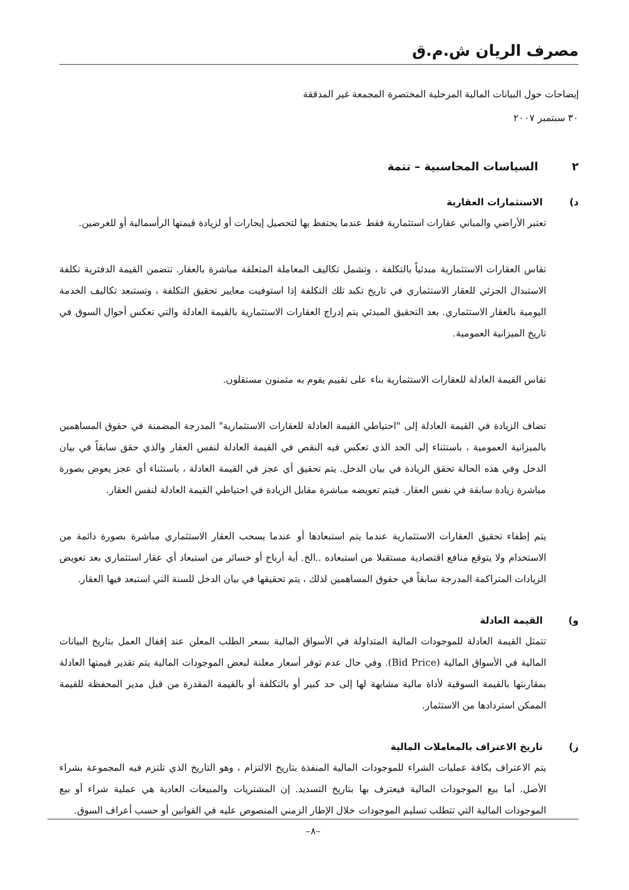مصرف الريان ش.م.ق
إيضاحات حول البيانات المالية المرحلية المختصرة المجمعة غير المدققة
٣٠ سبتمبر ٢٠٠٧
٢ السياسات المحاسبية – تتمة
د) الاستثمارات العقارية
تعتبر الأراضي والمباني عقارات استثمارية فقط عندما يحتفظ بها لتحصيل إيجارات أو لزيادة قيمتها الرأسمالية أو للغرضين.
تقاس العقارات الاستثمارية مبدئياً بالتكلفة ، وتشمل تكاليف المعاملة المتعلقة مباشرة بالعقار. تتضمن القيمة الدفترية تكلفة الاستبدال الجزئي للعقار الاستثماري في تاريخ تكبد تلك التكلفة إذا استوفيت معايير تحقيق التكلفة ، وتستبعد تكاليف الخدمة اليومية بالعقار الاستثماري. بعد التحقيق المبدئي يتم إدراج العقارات الاستثمارية بالقيمة العادلة والتي تعكس أحوال السوق في تاريخ الميزانية العمومية.
تقاس القيمة العادلة للعقارات الاستثمارية بناء على تقييم يقوم به مثمنون مستقلون.
تضاف الزيادة في القيمة العادلة إلى "احتياطي القيمة العادلة للعقارات الاستثمارية" المدرجة المضمنة في حقوق المساهمين بالميزانية العمومية ، باستثناء إلى الحد الذي تعكس فيه النقص في القيمة العادلة لنفس العقار والذي حقق سابقاً في بيان الدخل وفي هذه الحالة تحقق الزيادة في بيان الدخل. يتم تحقيق أي عجز في القيمة العادلة ، باستثناء أي عجز يعوض بصورة مباشرة زيادة سابقة في نفس العقار. فيتم تعويضه مباشرة مقابل الزيادة في احتياطي القيمة العادلة لنفس العقار.
يتم إطفاء تحقيق العقارات الاستثمارية عندما يتم استبعادها أو عندما يسحب العقار الاستثماري مباشرة بصورة دائمة من الاستخدام ولا يتوقع منافع اقتصادية مستقبلا من استبعاده ..الخ. أية أرباح أو خسائر من استبعاد أي عقار استثماري بعد تعويض الزيادات المتراكمة المدرجة سابقاً في حقوق المساهمين لذلك ، يتم تحقيقها في بيان الدخل للسنة التي استبعد فيها العقار.
و) القيمة العادلة
تتمثل القيمة العادلة للموجودات المالية المتداولة في الأسواق المالية بسعر الطلب المعلن عند إقفال العمل بتاريخ البيانات المالية في الأسواق المالية (Bid Price). وفي حال عدم توفر أسعار معلنة لبعض الموجودات المالية يتم تقدير قيمتها العادلة بمقارنتها بالقيمة السوقية لأداة مالية مشابهة لها إلى حد كبير أو بالتكلفة أو بالقيمة المقدرة من قبل مدير المحفظة للقيمة الممكن استردادها من الاستثمار.
ز) تاريخ الاعتراف بالمعاملات المالية
يتم الاعتراف بكافة عمليات الشراء للموجودات المالية المنفذة بتاريخ الالتزام ، وهو التاريخ الذي تلتزم فيه المجموعة بشراء الأصل. أما بيع الموجودات المالية فيعترف بها بتاريخ التسديد. إن المشتريات والمبيعات العادية هي عملية شراء أو بيع الموجودات المالية التي تتطلب تسليم الموجودات خلال الإطار الزمني المنصوص عليه في القوانين أو حسب أعراف السوق.
–٨–